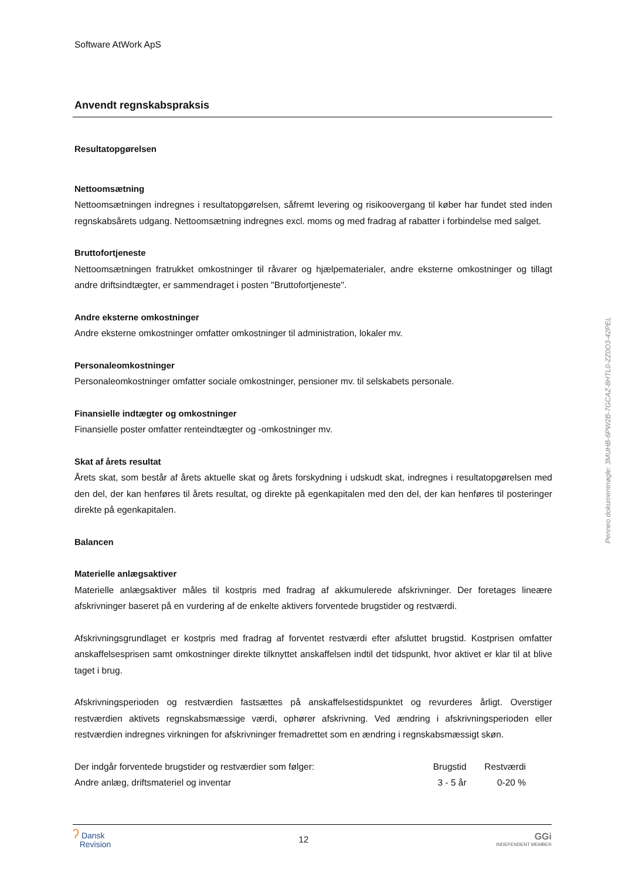Software AtWork ApS
Anvendt regnskabspraksis
Resultatopgørelsen
Nettoomsætning
Nettoomsætningen indregnes i resultatopgørelsen, såfremt levering og risikoovergang til køber har fundet sted inden regnskabsårets udgang. Nettoomsætning indregnes excl. moms og med fradrag af rabatter i forbindelse med salget.
Bruttofortjeneste
Nettoomsætningen fratrukket omkostninger til råvarer og hjælpematerialer, andre eksterne omkostninger og tillagt andre driftsindtægter, er sammendraget i posten "Bruttofortjeneste".
Andre eksterne omkostninger
Andre eksterne omkostninger omfatter omkostninger til administration, lokaler mv.
Personaleomkostninger
Personaleomkostninger omfatter sociale omkostninger, pensioner mv. til selskabets personale.
Finansielle indtægter og omkostninger
Finansielle poster omfatter renteindtægter og -omkostninger mv.
Skat af årets resultat
Årets skat, som består af årets aktuelle skat og årets forskydning i udskudt skat, indregnes i resultatopgørelsen med den del, der kan henføres til årets resultat, og direkte på egenkapitalen med den del, der kan henføres til posteringer direkte på egenkapitalen.
Balancen
Materielle anlægsaktiver
Materielle anlægsaktiver måles til kostpris med fradrag af akkumulerede afskrivninger. Der foretages lineære afskrivninger baseret på en vurdering af de enkelte aktivers forventede brugstider og restværdi.
Afskrivningsgrundlaget er kostpris med fradrag af forventet restværdi efter afsluttet brugstid. Kostprisen omfatter anskaffelsesprisen samt omkostninger direkte tilknyttet anskaffelsen indtil det tidspunkt, hvor aktivet er klar til at blive taget i brug.
Afskrivningsperioden og restværdien fastsættes på anskaffelsestidspunktet og revurderes årligt. Overstiger restværdien aktivets regnskabsmæssige værdi, ophører afskrivning. Ved ændring i afskrivningsperioden eller restværdien indregnes virkningen for afskrivninger fremadrettet som en ændring i regnskabsmæssigt skøn.
| Der indgår forventede brugstider og restværdier som følger: | Brugstid | Restværdi |
| Andre anlæg, driftsmateriel og inventar | 3 - 5 år | 0-20 % |
Penneo dokumentnøgle: 3MUHB-6PW2B-7GCAZ-8HTL0-ZZ0O3-42PEL
ʔ Dansk
Revision
12
GGi
INDEPENDENT MEMBER